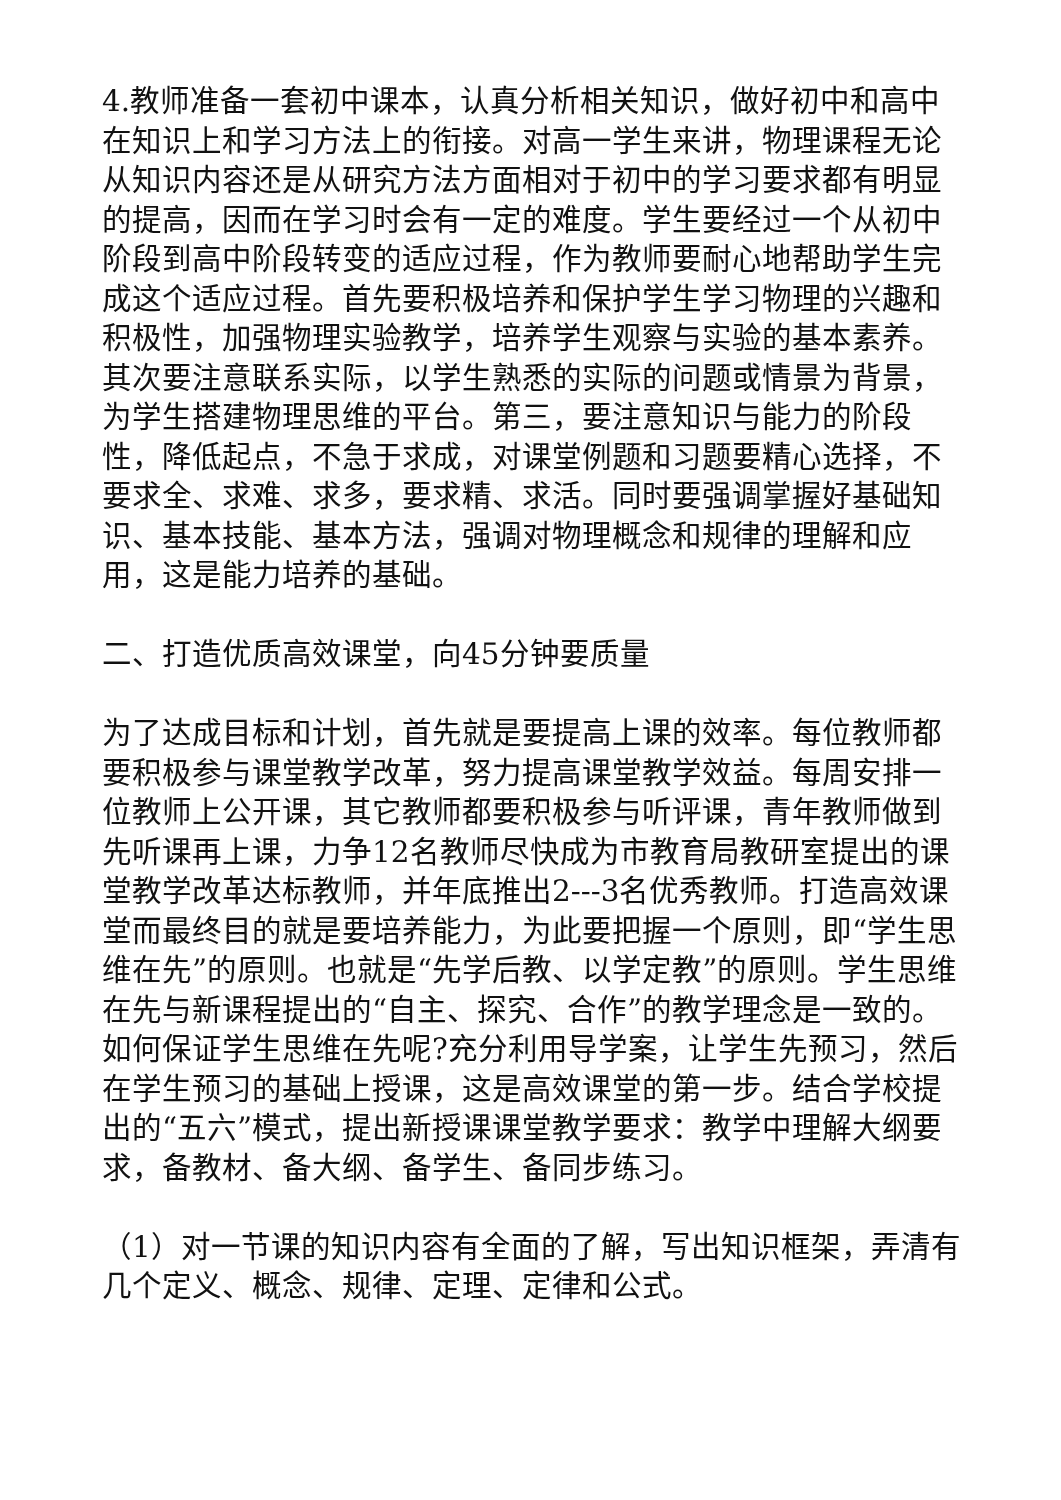4.教师准备一套初中课本，认真分析相关知识，做好初中和高中在知识上和学习方法上的衔接。对高一学生来讲，物理课程无论从知识内容还是从研究方法方面相对于初中的学习要求都有明显的提高，因而在学习时会有一定的难度。学生要经过一个从初中阶段到高中阶段转变的适应过程，作为教师要耐心地帮助学生完成这个适应过程。首先要积极培养和保护学生学习物理的兴趣和积极性，加强物理实验教学，培养学生观察与实验的基本素养。其次要注意联系实际，以学生熟悉的实际的问题或情景为背景，为学生搭建物理思维的平台。第三，要注意知识与能力的阶段性，降低起点，不急于求成，对课堂例题和习题要精心选择，不要求全、求难、求多，要求精、求活。同时要强调掌握好基础知识、基本技能、基本方法，强调对物理概念和规律的理解和应用，这是能力培养的基础。
二、打造优质高效课堂，向45分钟要质量
为了达成目标和计划，首先就是要提高上课的效率。每位教师都要积极参与课堂教学改革，努力提高课堂教学效益。每周安排一位教师上公开课，其它教师都要积极参与听评课，青年教师做到先听课再上课，力争12名教师尽快成为市教育局教研室提出的课堂教学改革达标教师，并年底推出2---3名优秀教师。打造高效课堂而最终目的就是要培养能力，为此要把握一个原则，即“学生思维在先”的原则。也就是“先学后教、以学定教”的原则。学生思维在先与新课程提出的“自主、探究、合作”的教学理念是一致的。如何保证学生思维在先呢?充分利用导学案，让学生先预习，然后在学生预习的基础上授课，这是高效课堂的第一步。结合学校提出的“五六”模式，提出新授课课堂教学要求：教学中理解大纲要求，备教材、备大纲、备学生、备同步练习。
（1）对一节课的知识内容有全面的了解，写出知识框架，弄清有几个定义、概念、规律、定理、定律和公式。